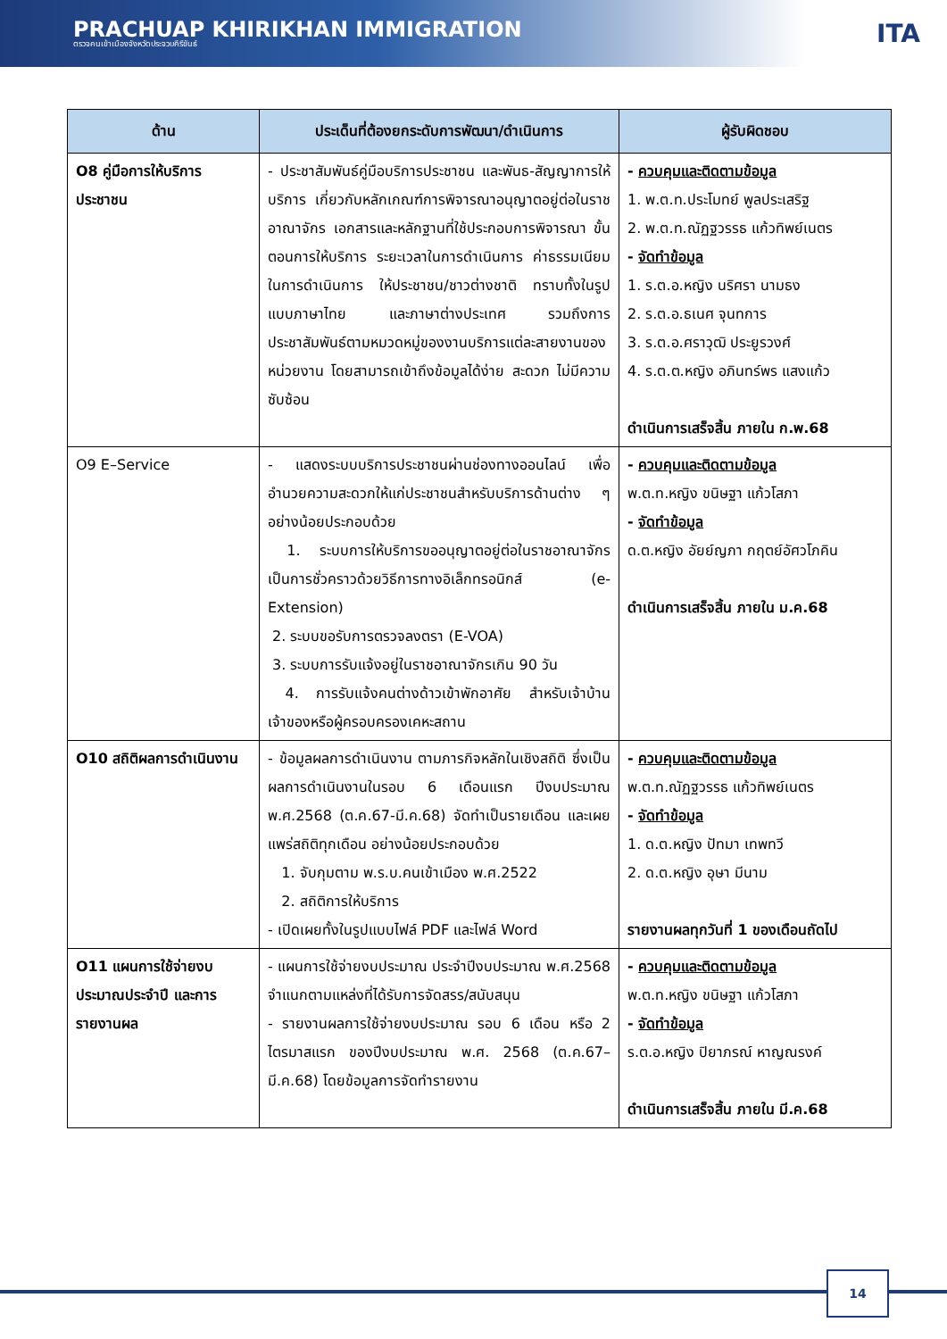PRACHUAP KHIRIKHAN IMMIGRATION
ตรวจคนเข้าเมืองจังหวัดประจวบคีรีขันธ์
ITA
| ด้าน | ประเด็นที่ต้องยกระดับการพัฒนา/ดำเนินการ | ผู้รับผิดชอบ |
| --- | --- | --- |
| O8 คู่มือการให้บริการประชาชน | - ประชาสัมพันธ์คู่มือบริการประชาชน และพันธ-สัญญาการให้บริการ เกี่ยวกับหลักเกณฑ์การพิจารณาอนุญาตอยู่ต่อในราชอาณาจักร เอกสารและหลักฐานที่ใช้ประกอบการพิจารณา ขั้นตอนการให้บริการ ระยะเวลาในการดำเนินการ ค่าธรรมเนียมในการดำเนินการ ให้ประชาชน/ชาวต่างชาติ ทราบทั้งในรูปแบบภาษาไทย และภาษาต่างประเทศ รวมถึงการประชาสัมพันธ์ตามหมวดหมู่ของงานบริการแต่ละสายงานของหน่วยงาน โดยสามารถเข้าถึงข้อมูลได้ง่าย สะดวก ไม่มีความซับซ้อน | - ควบคุมและติดตามข้อมูล 1. พ.ต.ท.ประโมทย์ พูลประเสริฐ 2. พ.ต.ท.ณัฏฐวรรธ แก้วทิพย์เนตร - จัดทำข้อมูล 1. ร.ต.อ.หญิง นริศรา นามธง 2. ร.ต.อ.ธเนศ จุนทการ 3. ร.ต.อ.ศราวุฒิ ประยูรวงศ์ 4. ร.ต.ต.หญิง อภินทร์พร แสงแก้ว ดำเนินการเสร็จสิ้น ภายใน ก.พ.68 |
| O9 E–Service | - แสดงระบบบริการประชาชนผ่านช่องทางออนไลน์ เพื่ออำนวยความสะดวกให้แก่ประชาชนสำหรับบริการด้านต่าง ๆ อย่างน้อยประกอบด้วย 1. ระบบการให้บริการขออนุญาตอยู่ต่อในราชอาณาจักรเป็นการชั่วคราวด้วยวิธีการทางอิเล็กทรอนิกส์ (e-Extension) 2. ระบบขอรับการตรวจลงตรา (E-VOA) 3. ระบบการรับแจ้งอยู่ในราชอาณาจักรเกิน 90 วัน 4. การรับแจ้งคนต่างด้าวเข้าพักอาศัย สำหรับเจ้าบ้านเจ้าของหรือผู้ครอบครองเคหะสถาน | - ควบคุมและติดตามข้อมูล พ.ต.ท.หญิง ขนิษฐา แก้วโสภา - จัดทำข้อมูล ด.ต.หญิง อัยย์ญภา กฤตย์อัศวโภคิน ดำเนินการเสร็จสิ้น ภายใน ม.ค.68 |
| O10 สถิติผลการดำเนินงาน | - ข้อมูลผลการดำเนินงาน ตามภารกิจหลักในเชิงสถิติ ซึ่งเป็นผลการดำเนินงานในรอบ 6 เดือนแรก ปีงบประมาณ พ.ศ.2568 (ต.ค.67-มี.ค.68) จัดทำเป็นรายเดือน และเผยแพร่สถิติทุกเดือน อย่างน้อยประกอบด้วย 1. จับกุมตาม พ.ร.บ.คนเข้าเมือง พ.ศ.2522 2. สถิติการให้บริการ - เปิดเผยทั้งในรูปแบบไฟล์ PDF และไฟล์ Word | - ควบคุมและติดตามข้อมูล พ.ต.ท.ณัฏฐวรรธ แก้วทิพย์เนตร - จัดทำข้อมูล 1. ด.ต.หญิง ปัทมา เทพทวี 2. ด.ต.หญิง อุษา มีนาม รายงานผลทุกวันที่ 1 ของเดือนถัดไป |
| O11 แผนการใช้จ่ายงบประมาณประจำปี และการรายงานผล | - แผนการใช้จ่ายงบประมาณ ประจำปีงบประมาณ พ.ศ.2568 จำแนกตามแหล่งที่ได้รับการจัดสรร/สนับสนุน - รายงานผลการใช้จ่ายงบประมาณ รอบ 6 เดือน หรือ 2 ไตรมาสแรก ของปีงบประมาณ พ.ศ. 2568 (ต.ค.67–มี.ค.68) โดยข้อมูลการจัดทำรายงาน | - ควบคุมและติดตามข้อมูล พ.ต.ท.หญิง ขนิษฐา แก้วโสภา - จัดทำข้อมูล ร.ต.อ.หญิง ปิยาภรณ์ หาญณรงค์ ดำเนินการเสร็จสิ้น ภายใน มี.ค.68 |
14